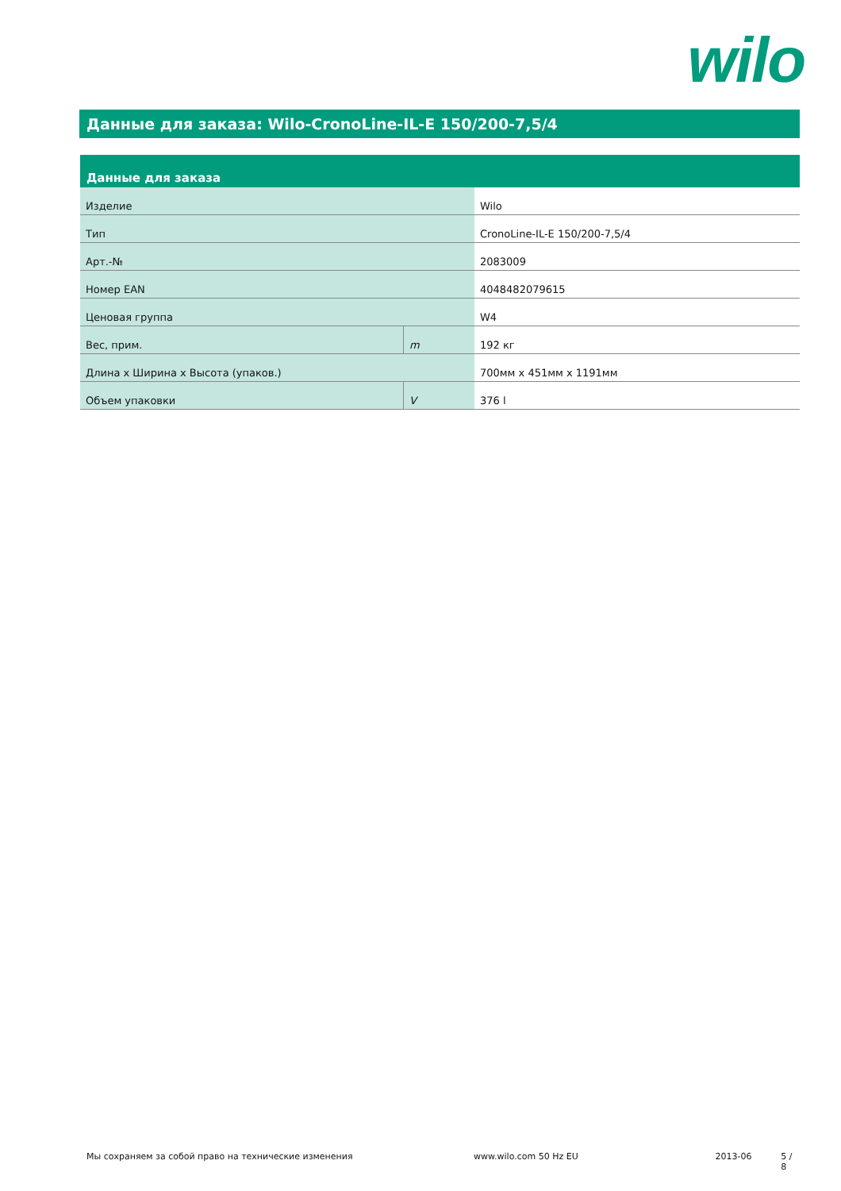wilo
Данные для заказа: Wilo-CronoLine-IL-E 150/200-7,5/4
| Данные для заказа | | |
| --- | --- | --- |
| Изделие | | Wilo |
| Тип | | CronoLine-IL-E 150/200-7,5/4 |
| Арт.-№ | | 2083009 |
| Номер EAN | | 4048482079615 |
| Ценовая группа | | W4 |
| Вес, прим. | m | 192 кг |
| Длина x Ширина x Высота (упаков.) | | 700мм x 451мм x 1191мм |
| Объем упаковки | V | 376 l |
Мы сохраняем за собой право на технические изменения www.wilo.com 50 Hz EU 2013-06 5 / 8